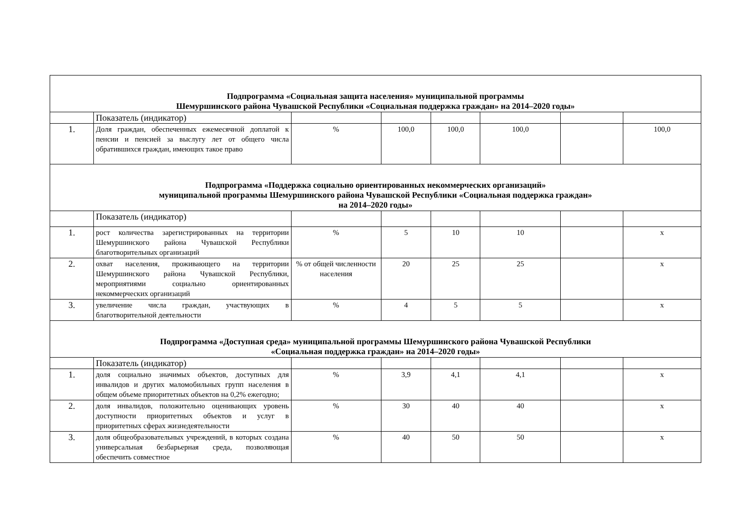| Подпрограмма «Социальная защита населения» муниципальной программы Шемуршинского района Чувашской Республики «Социальная поддержка граждан» на 2014–2020 годы» | | | | | | | |
| | Показатель (индикатор) | | | | | | |
| 1. | Доля граждан, обеспеченных ежемесячной доплатой к пенсии и пенсией за выслугу лет от общего числа обратившихся граждан, имеющих такое право | % | 100,0 | 100,0 | 100,0 | | 100,0 |
| Подпрограмма «Поддержка социально ориентированных некоммерческих организаций» муниципальной программы Шемуршинского района Чувашской Республики «Социальная поддержка граждан» на 2014–2020 годы» | | | | | | | |
| | Показатель (индикатор) | | | | | | |
| 1. | рост количества зарегистрированных на территории Шемуршинского района Чувашской Республики благотворительных организаций | % | 5 | 10 | 10 | | х |
| 2. | охват населения, проживающего на территории Шемуршинского района Чувашской Республики, мероприятиями социально ориентированных некоммерческих организаций | % от общей численности населения | 20 | 25 | 25 | | х |
| 3. | увеличение числа граждан, участвующих в благотворительной деятельности | % | 4 | 5 | 5 | | х |
| Подпрограмма «Доступная среда» муниципальной программы Шемуршинского района Чувашской Республики «Социальная поддержка граждан» на 2014–2020 годы» | | | | | | | |
| | Показатель (индикатор) | | | | | | |
| 1. | доля социально значимых объектов, доступных для инвалидов и других маломобильных групп населения в общем объеме приоритетных объектов на 0,2% ежегодно; | % | 3,9 | 4,1 | 4,1 | | х |
| 2. | доля инвалидов, положительно оценивающих уровень доступности приоритетных объектов и услуг в приоритетных сферах жизнедеятельности | % | 30 | 40 | 40 | | х |
| 3. | доля общеобразовательных учреждений, в которых создана универсальная безбарьерная среда, позволяющая обеспечить совместное | % | 40 | 50 | 50 | | х |